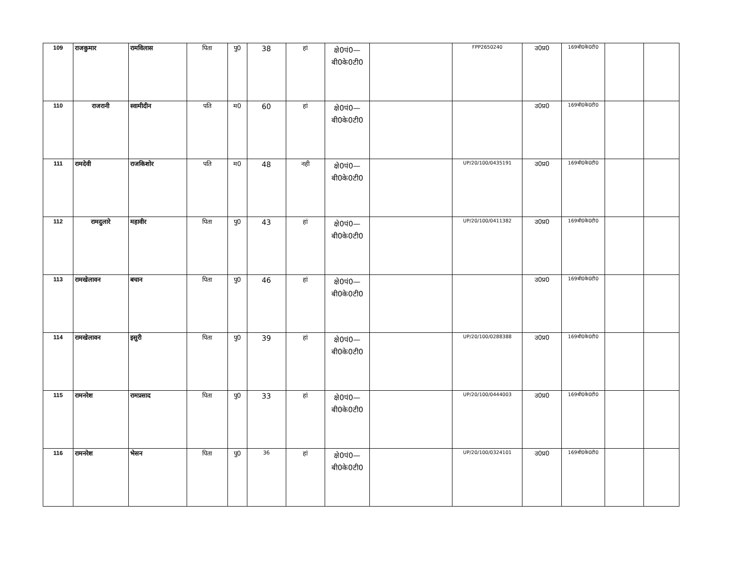| 109 | राजकुमार | रामविलास | पिता | पु0 | 38 | हां | क्षे0पं0— बी0के0टी0 | | FPP2650240 | उ0प्र0 | 169बी0के0टी0 | | |
| 110 | राजरानी | स्वामीदीन | पति | म0 | 60 | हां | क्षे0पं0— बी0के0टी0 | | | उ0प्र0 | 169बी0के0टी0 | | |
| 111 | रामदेवी | राजकिशोर | पति | म0 | 48 | नही | क्षे0पं0— बी0के0टी0 | | UP/20/100/0435191 | उ0प्र0 | 169बी0के0टी0 | | |
| 112 | रामदुलारे | महावीर | पिता | पु0 | 43 | हां | क्षे0पं0— बी0के0टी0 | | UP/20/100/0411382 | उ0प्र0 | 169बी0के0टी0 | | |
| 113 | रामखेलावन | बचान | पिता | पु0 | 46 | हां | क्षे0पं0— बी0के0टी0 | | | उ0प्र0 | 169बी0के0टी0 | | |
| 114 | रामखेलावन | इसुरी | पिता | पु0 | 39 | हां | क्षे0पं0— बी0के0टी0 | | UP/20/100/0288388 | उ0प्र0 | 169बी0के0टी0 | | |
| 115 | रामनरेश | रामप्रसाद | पिता | पु0 | 33 | हां | क्षे0पं0— बी0के0टी0 | | UP/20/100/0444003 | उ0प्र0 | 169बी0के0टी0 | | |
| 116 | रामनरेश | भेसन | पिता | पु0 | 36 | हां | क्षे0पं0— बी0के0टी0 | | UP/20/100/0324101 | उ0प्र0 | 169बी0के0टी0 | | |